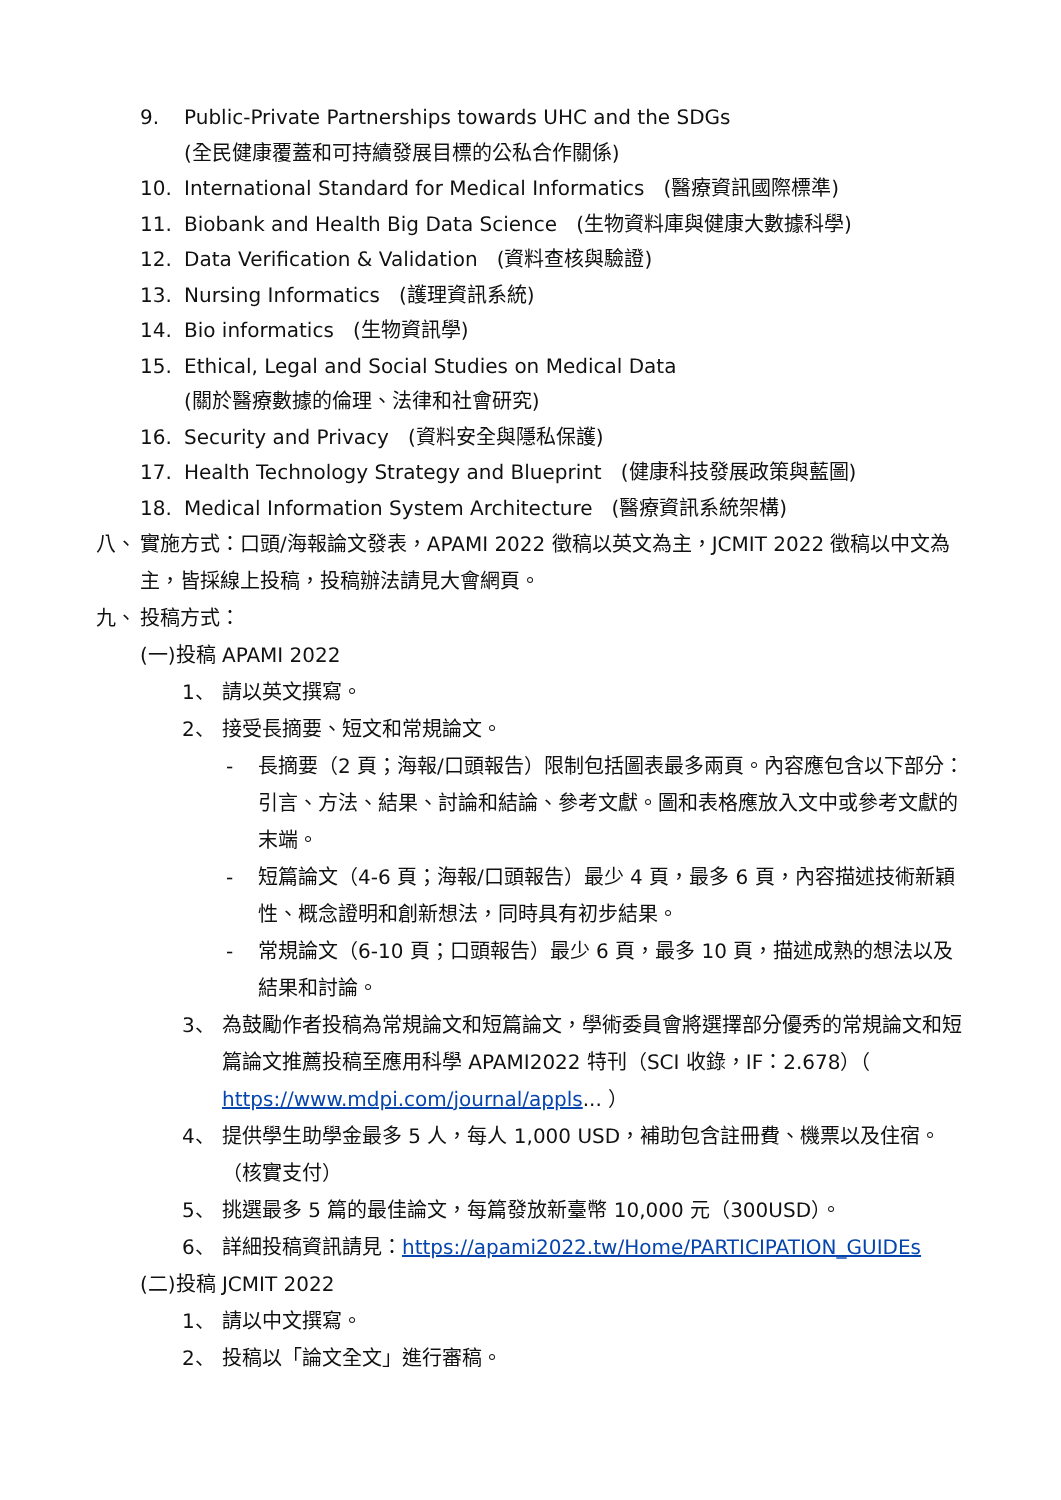9. Public-Private Partnerships towards UHC and the SDGs
(全民健康覆蓋和可持續發展目標的公私合作關係)
10. International Standard for Medical Informatics (醫療資訊國際標準)
11. Biobank and Health Big Data Science (生物資料庫與健康大數據科學)
12. Data Verification & Validation (資料查核與驗證)
13. Nursing Informatics (護理資訊系統)
14. Bio informatics (生物資訊學)
15. Ethical, Legal and Social Studies on Medical Data
(關於醫療數據的倫理、法律和社會研究)
16. Security and Privacy (資料安全與隱私保護)
17. Health Technology Strategy and Blueprint (健康科技發展政策與藍圖)
18. Medical Information System Architecture (醫療資訊系統架構)
八、 實施方式：口頭/海報論文發表，APAMI 2022 徵稿以英文為主，JCMIT 2022 徵稿以中文為主，皆採線上投稿，投稿辦法請見大會網頁。
九、 投稿方式：
(一)投稿 APAMI 2022
1、 請以英文撰寫。
2、 接受長摘要、短文和常規論文。
- 長摘要（2 頁；海報/口頭報告）限制包括圖表最多兩頁。內容應包含以下部分：引言、方法、結果、討論和結論、參考文獻。圖和表格應放入文中或參考文獻的末端。
- 短篇論文（4-6 頁；海報/口頭報告）最少 4 頁，最多 6 頁，內容描述技術新穎性、概念證明和創新想法，同時具有初步結果。
- 常規論文（6-10 頁；口頭報告）最少 6 頁，最多 10 頁，描述成熟的想法以及結果和討論。
3、 為鼓勵作者投稿為常規論文和短篇論文，學術委員會將選擇部分優秀的常規論文和短篇論文推薦投稿至應用科學 APAMI2022 特刊（SCI 收錄，IF：2.678）（ https://www.mdpi.com/journal/appls... ）
4、 提供學生助學金最多 5 人，每人 1,000 USD，補助包含註冊費、機票以及住宿。（核實支付）
5、 挑選最多 5 篇的最佳論文，每篇發放新臺幣 10,000 元（300USD）。
6、 詳細投稿資訊請見：https://apami2022.tw/Home/PARTICIPATION_GUIDEs
(二)投稿 JCMIT 2022
1、 請以中文撰寫。
2、 投稿以「論文全文」進行審稿。